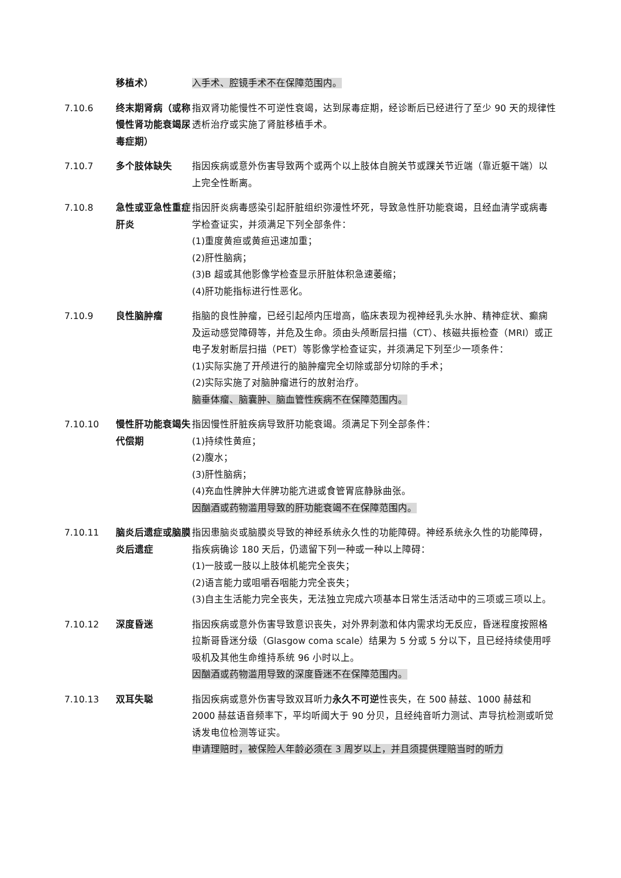移植术） 入手术、腔镜手术不在保障范围内。
7.10.6 终末期肾病（或称慢性肾功能衰竭尿毒症期）
指双肾功能慢性不可逆性衰竭，达到尿毒症期，经诊断后已经进行了至少 90 天的规律性透析治疗或实施了肾脏移植手术。
7.10.7 多个肢体缺失 指因疾病或意外伤害导致两个或两个以上肢体自腕关节或踝关节近端（靠近躯干端）以上完全性断离。
7.10.8 急性或亚急性重症肝炎
指因肝炎病毒感染引起肝脏组织弥漫性坏死，导致急性肝功能衰竭，且经血清学或病毒学检查证实，并须满足下列全部条件：
(1)重度黄疸或黄疸迅速加重；
(2)肝性脑病；
(3)B 超或其他影像学检查显示肝脏体积急速萎缩；
(4)肝功能指标进行性恶化。
7.10.9 良性脑肿瘤 指脑的良性肿瘤，已经引起颅内压增高，临床表现为视神经乳头水肿、精神症状、癫痫及运动感觉障碍等，并危及生命。须由头颅断层扫描（CT）、核磁共振检查（MRI）或正电子发射断层扫描（PET）等影像学检查证实，并须满足下列至少一项条件：
(1)实际实施了开颅进行的脑肿瘤完全切除或部分切除的手术；
(2)实际实施了对脑肿瘤进行的放射治疗。
脑垂体瘤、脑囊肿、脑血管性疾病不在保障范围内。
7.10.10 慢性肝功能衰竭失代偿期
指因慢性肝脏疾病导致肝功能衰竭。须满足下列全部条件：
(1)持续性黄疸；
(2)腹水；
(3)肝性脑病；
(4)充血性脾肿大伴脾功能亢进或食管胃底静脉曲张。
因酗酒或药物滥用导致的肝功能衰竭不在保障范围内。
7.10.11 脑炎后遗症或脑膜炎后遗症
指因患脑炎或脑膜炎导致的神经系统永久性的功能障碍。神经系统永久性的功能障碍，指疾病确诊 180 天后，仍遗留下列一种或一种以上障碍：
(1)一肢或一肢以上肢体机能完全丧失；
(2)语言能力或咀嚼吞咽能力完全丧失；
(3)自主生活能力完全丧失，无法独立完成六项基本日常生活活动中的三项或三项以上。
7.10.12 深度昏迷 指因疾病或意外伤害导致意识丧失，对外界刺激和体内需求均无反应，昏迷程度按照格拉斯哥昏迷分级（Glasgow coma scale）结果为 5 分或 5 分以下，且已经持续使用呼吸机及其他生命维持系统 96 小时以上。
因酗酒或药物滥用导致的深度昏迷不在保障范围内。
7.10.13 双耳失聪 指因疾病或意外伤害导致双耳听力永久不可逆性丧失，在 500 赫兹、1000 赫兹和 2000 赫兹语音频率下，平均听阈大于 90 分贝，且经纯音听力测试、声导抗检测或听觉诱发电位检测等证实。
申请理赔时，被保险人年龄必须在 3 周岁以上，并且须提供理赔当时的听力